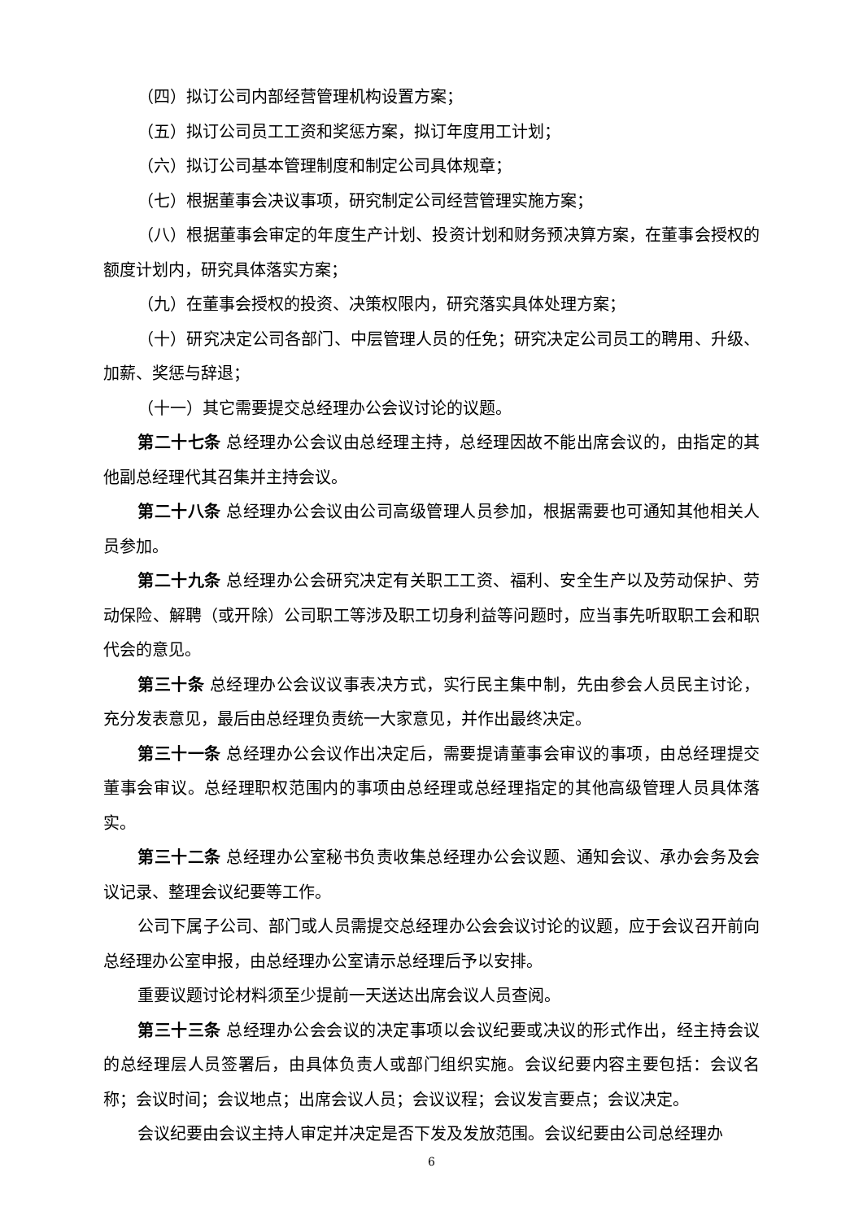（四）拟订公司内部经营管理机构设置方案；
（五）拟订公司员工工资和奖惩方案，拟订年度用工计划；
（六）拟订公司基本管理制度和制定公司具体规章；
（七）根据董事会决议事项，研究制定公司经营管理实施方案；
（八）根据董事会审定的年度生产计划、投资计划和财务预决算方案，在董事会授权的额度计划内，研究具体落实方案；
（九）在董事会授权的投资、决策权限内，研究落实具体处理方案；
（十）研究决定公司各部门、中层管理人员的任免；研究决定公司员工的聘用、升级、加薪、奖惩与辞退；
（十一）其它需要提交总经理办公会议讨论的议题。
第二十七条 总经理办公会议由总经理主持，总经理因故不能出席会议的，由指定的其他副总经理代其召集并主持会议。
第二十八条 总经理办公会议由公司高级管理人员参加，根据需要也可通知其他相关人员参加。
第二十九条 总经理办公会研究决定有关职工工资、福利、安全生产以及劳动保护、劳动保险、解聘（或开除）公司职工等涉及职工切身利益等问题时，应当事先听取职工会和职代会的意见。
第三十条 总经理办公会议议事表决方式，实行民主集中制，先由参会人员民主讨论，充分发表意见，最后由总经理负责统一大家意见，并作出最终决定。
第三十一条 总经理办公会议作出决定后，需要提请董事会审议的事项，由总经理提交董事会审议。总经理职权范围内的事项由总经理或总经理指定的其他高级管理人员具体落实。
第三十二条 总经理办公室秘书负责收集总经理办公会议题、通知会议、承办会务及会议记录、整理会议纪要等工作。
公司下属子公司、部门或人员需提交总经理办公会会议讨论的议题，应于会议召开前向总经理办公室申报，由总经理办公室请示总经理后予以安排。
重要议题讨论材料须至少提前一天送达出席会议人员查阅。
第三十三条 总经理办公会会议的决定事项以会议纪要或决议的形式作出，经主持会议的总经理层人员签署后，由具体负责人或部门组织实施。会议纪要内容主要包括：会议名称；会议时间；会议地点；出席会议人员；会议议程；会议发言要点；会议决定。
会议纪要由会议主持人审定并决定是否下发及发放范围。会议纪要由公司总经理办
6